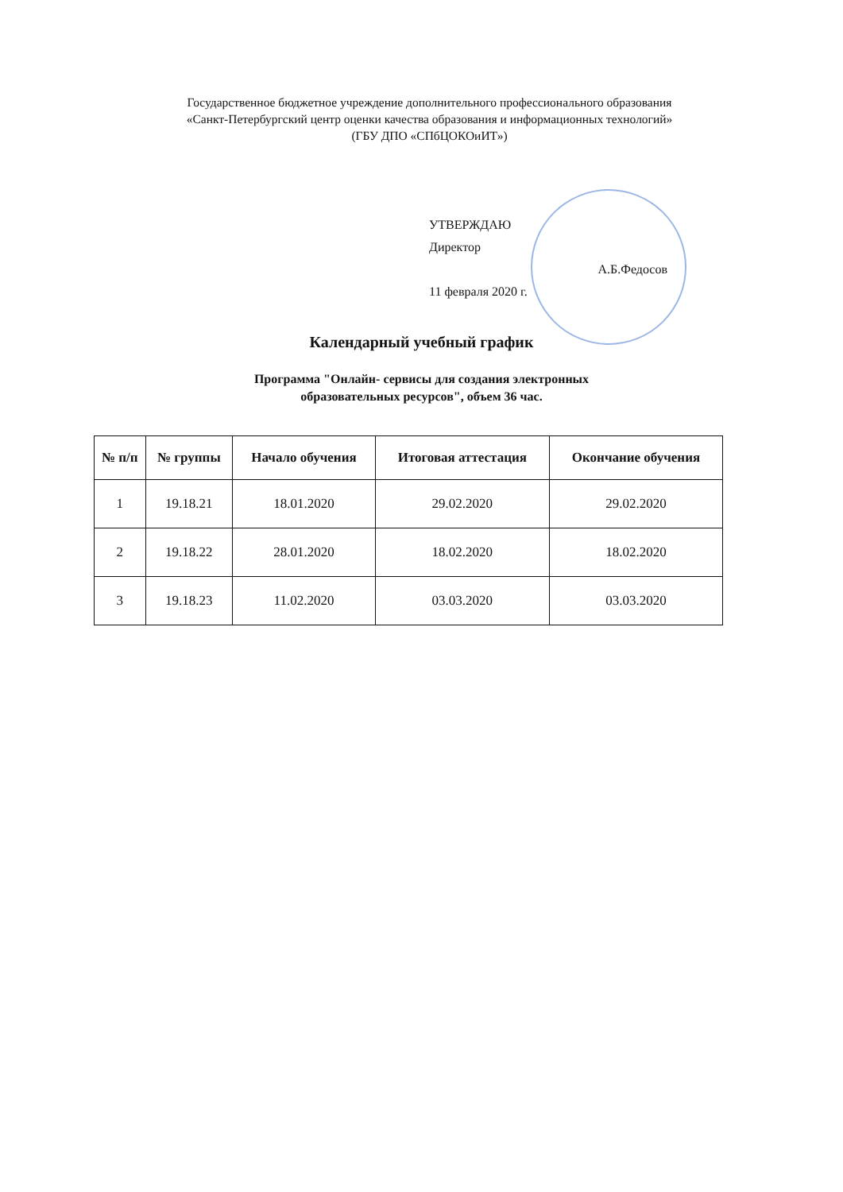Государственное бюджетное учреждение дополнительного профессионального образования
«Санкт-Петербургский центр оценки качества образования и информационных технологий»
(ГБУ ДПО «СПбЦОКОиИТ»)
УТВЕРЖДАЮ
Директор
А.Б.Федосов
11 февраля 2020 г.
Календарный учебный график
Программа "Онлайн- сервисы для создания электронных
образовательных ресурсов", объем 36 час.
| № п/п | № группы | Начало обучения | Итоговая аттестация | Окончание обучения |
| --- | --- | --- | --- | --- |
| 1 | 19.18.21 | 18.01.2020 | 29.02.2020 | 29.02.2020 |
| 2 | 19.18.22 | 28.01.2020 | 18.02.2020 | 18.02.2020 |
| 3 | 19.18.23 | 11.02.2020 | 03.03.2020 | 03.03.2020 |